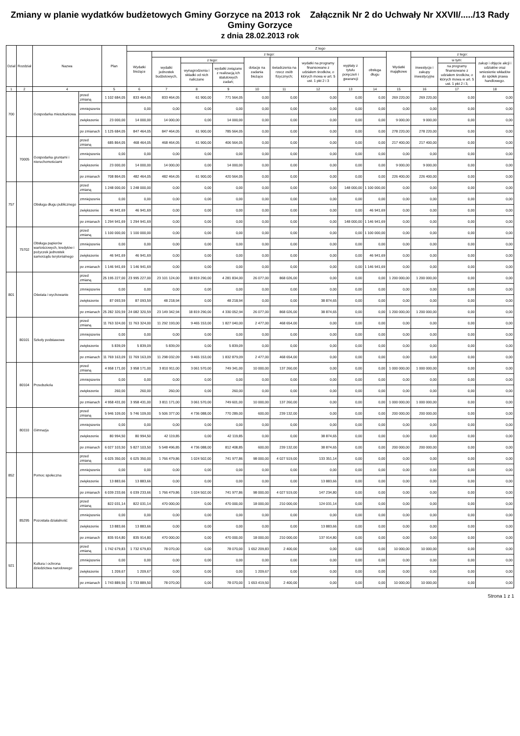Zmiany w planie wydatków budżetowych Gminy Gorzyce na 2013 rok Załącznik Nr 2 do Uchwały Nr XXVII/...../13 Rady Gminy Gorzyce
z dnia 28.02.2013 rok
| Dział | Rozdział | Nazwa | | Plan | Z tego | | | | | | | | | | | | |
| --- | --- | --- | --- | --- | --- | --- | --- | --- | --- | --- | --- | --- | --- | --- | --- | --- | --- |
| | | | | | Wydatki bieżące | z tego: | | | | | | | | Wydatki majątkowe | z tego: | | |
| | | | | | | wydatki jednostek budżetowych, | z tego: | | dotacje na zadania bieżące | świadczenia na rzecz osób fizycznych; | wydatki na programy finansowane z udziałem środków, o których mowa w art. 5 ust. 1 pkt 2 i 3 | wypłaty z tytułu poręczeń i gwarancji | obsługa długu | | inwestycje i zakupy inwestycyjne | w tym: | zakup i objęcie akcji i udziałów oraz wniesienie wkładów do spółek prawa handlowego. |
| | | | | | | | wynagrodzenia i składki od nich naliczane | wydatki związane z realizacją ich statutowych zadań; | | | | | | | | na programy finansowane z udziałem środków, o których mowa w art. 5 ust. 1 pkt 2 i 3, | |
| 1 | 2 | 4 | | 5 | 6 | 7 | 8 | 9 | 10 | 11 | 12 | 13 | 14 | 15 | 16 | 17 | 18 |
| 700 | | Gospodarka mieszkaniowa | przed zmianą | 1 102 684,05 | 833 464,05 | 833 464,05 | 61 900,00 | 771 564,05 | 0,00 | 0,00 | 0,00 | 0,00 | 0,00 | 269 220,00 | 269 220,00 | 0,00 | 0,00 |
| | | | zmniejszenie | | 0,00 | 0,00 | 0,00 | 0,00 | 0,00 | 0,00 | 0,00 | 0,00 | 0,00 | 0,00 | 0,00 | 0,00 | 0,00 |
| | | | zwiększenie | 23 000,00 | 14 000,00 | 14 000,00 | 0,00 | 14 000,00 | 0,00 | 0,00 | 0,00 | 0,00 | 0,00 | 9 000,00 | 9 000,00 | 0,00 | 0,00 |
| | | | po zmianach | 1 125 684,05 | 847 464,05 | 847 464,05 | 61 900,00 | 785 564,05 | 0,00 | 0,00 | 0,00 | 0,00 | 0,00 | 278 220,00 | 278 220,00 | 0,00 | 0,00 |
| | 70005 | Gospodarka gruntami i nieruchomościami | przed zmianą | 685 864,05 | 468 464,05 | 468 464,05 | 61 900,00 | 406 564,05 | 0,00 | 0,00 | 0,00 | 0,00 | 0,00 | 217 400,00 | 217 400,00 | 0,00 | 0,00 |
| | | | zmniejszenie | 0,00 | 0,00 | 0,00 | 0,00 | 0,00 | 0,00 | 0,00 | 0,00 | 0,00 | 0,00 | 0,00 | 0,00 | 0,00 | 0,00 |
| | | | zwiększenie | 23 000,00 | 14 000,00 | 14 000,00 | 0,00 | 14 000,00 | 0,00 | 0,00 | 0,00 | 0,00 | 0,00 | 9 000,00 | 9 000,00 | 0,00 | 0,00 |
| | | | po zmianach | 708 864,05 | 482 464,05 | 482 464,05 | 61 900,00 | 420 564,05 | 0,00 | 0,00 | 0,00 | 0,00 | 0,00 | 226 400,00 | 226 400,00 | 0,00 | 0,00 |
| 757 | | Obsługa długu publicznego | przed zmianą | 1 248 000,00 | 1 248 000,00 | 0,00 | 0,00 | 0,00 | 0,00 | 0,00 | 0,00 | 148 000,00 | 1 100 000,00 | 0,00 | 0,00 | 0,00 | 0,00 |
| | | | zmniejszenie | 0,00 | 0,00 | 0,00 | 0,00 | 0,00 | 0,00 | 0,00 | 0,00 | 0,00 | 0,00 | 0,00 | 0,00 | 0,00 | 0,00 |
| | | | zwiększenie | 46 941,69 | 46 941,69 | 0,00 | 0,00 | 0,00 | 0,00 | 0,00 | 0,00 | 0,00 | 46 941,69 | 0,00 | 0,00 | 0,00 | 0,00 |
| | | | po zmianach | 1 294 941,69 | 1 294 941,69 | 0,00 | 0,00 | 0,00 | 0,00 | 0,00 | 0,00 | 148 000,00 | 1 146 941,69 | 0,00 | 0,00 | 0,00 | 0,00 |
| | 75702 | Obsługa papierów wartościowych, kredytów i pożyczek jednostek samorządu terytorialnego | przed zmianą | 1 100 000,00 | 1 100 000,00 | 0,00 | 0,00 | 0,00 | 0,00 | 0,00 | 0,00 | 0,00 | 1 100 000,00 | 0,00 | 0,00 | 0,00 | 0,00 |
| | | | zmniejszenie | 0,00 | 0,00 | 0,00 | 0,00 | 0,00 | 0,00 | 0,00 | 0,00 | 0,00 | 0,00 | 0,00 | 0,00 | 0,00 | 0,00 |
| | | | zwiększenie | 46 941,69 | 46 941,69 | 0,00 | 0,00 | 0,00 | 0,00 | 0,00 | 0,00 | 0,00 | 46 941,69 | 0,00 | 0,00 | 0,00 | 0,00 |
| | | | po zmianach | 1 146 941,69 | 1 146 941,69 | 0,00 | 0,00 | 0,00 | 0,00 | 0,00 | 0,00 | 0,00 | 1 146 941,69 | 0,00 | 0,00 | 0,00 | 0,00 |
| 801 | | Oświata i wychowanie | przed zmianą | 25 195 227,00 | 23 995 227,00 | 23 101 124,00 | 18 819 290,00 | 4 281 834,00 | 26 077,00 | 868 026,00 | 0,00 | 0,00 | 0,00 | 1 200 000,00 | 1 200 000,00 | 0,00 | 0,00 |
| | | | zmniejszenie | 0,00 | 0,00 | 0,00 | 0,00 | 0,00 | 0,00 | 0,00 | 0,00 | 0,00 | 0,00 | 0,00 | 0,00 | 0,00 | 0,00 |
| | | | zwiększenie | 87 093,59 | 87 093,59 | 48 218,94 | 0,00 | 48 218,94 | 0,00 | 0,00 | 38 874,65 | 0,00 | 0,00 | 0,00 | 0,00 | 0,00 | 0,00 |
| | | | po zmianach | 25 282 320,59 | 24 082 320,59 | 23 149 342,94 | 18 819 290,00 | 4 330 052,94 | 26 077,00 | 868 026,00 | 38 874,65 | 0,00 | 0,00 | 1 200 000,00 | 1 200 000,00 | 0,00 | 0,00 |
| | 80101 | Szkoły podstawowe | przed zmianą | 11 763 324,00 | 11 763 324,00 | 11 292 193,00 | 9 465 153,00 | 1 827 040,00 | 2 477,00 | 468 654,00 | 0,00 | 0,00 | 0,00 | 0,00 | 0,00 | 0,00 | 0,00 |
| | | | zmniejszenie | 0,00 | 0,00 | 0,00 | 0,00 | 0,00 | 0,00 | 0,00 | 0,00 | 0,00 | 0,00 | 0,00 | 0,00 | 0,00 | 0,00 |
| | | | zwiększenie | 5 839,09 | 5 839,09 | 5 839,09 | 0,00 | 5 839,09 | 0,00 | 0,00 | 0,00 | 0,00 | 0,00 | 0,00 | 0,00 | 0,00 | 0,00 |
| | | | po zmianach | 11 769 163,09 | 11 769 163,09 | 11 298 032,09 | 9 465 153,00 | 1 832 879,09 | 2 477,00 | 468 654,00 | 0,00 | 0,00 | 0,00 | 0,00 | 0,00 | 0,00 | 0,00 |
| | 80104 | Przedszkola | przed zmianą | 4 958 171,00 | 3 958 171,00 | 3 810 911,00 | 3 061 570,00 | 749 341,00 | 10 000,00 | 137 260,00 | 0,00 | 0,00 | 0,00 | 1 000 000,00 | 1 000 000,00 | 0,00 | 0,00 |
| | | | zmniejszenie | 0,00 | 0,00 | 0,00 | 0,00 | 0,00 | 0,00 | 0,00 | 0,00 | 0,00 | 0,00 | 0,00 | 0,00 | 0,00 | 0,00 |
| | | | zwiększenie | 260,00 | 260,00 | 260,00 | 0,00 | 260,00 | 0,00 | 0,00 | 0,00 | 0,00 | 0,00 | 0,00 | 0,00 | 0,00 | 0,00 |
| | | | po zmianach | 4 958 431,00 | 3 958 431,00 | 3 811 171,00 | 3 061 570,00 | 749 601,00 | 10 000,00 | 137 260,00 | 0,00 | 0,00 | 0,00 | 1 000 000,00 | 1 000 000,00 | 0,00 | 0,00 |
| | 80110 | Gimnazja | przed zmianą | 5 946 109,00 | 5 746 109,00 | 5 506 377,00 | 4 736 088,00 | 770 289,00 | 600,00 | 239 132,00 | 0,00 | 0,00 | 0,00 | 200 000,00 | 200 000,00 | 0,00 | 0,00 |
| | | | zmniejszenie | 0,00 | 0,00 | 0,00 | 0,00 | 0,00 | 0,00 | 0,00 | 0,00 | 0,00 | 0,00 | 0,00 | 0,00 | 0,00 | 0,00 |
| | | | zwiększenie | 80 994,50 | 80 994,50 | 42 119,85 | 0,00 | 42 119,85 | 0,00 | 0,00 | 38 874,65 | 0,00 | 0,00 | 0,00 | 0,00 | 0,00 | 0,00 |
| | | | po zmianach | 6 027 103,50 | 5 827 103,50 | 5 548 496,85 | 4 736 088,00 | 812 408,85 | 600,00 | 239 132,00 | 38 874,65 | 0,00 | 0,00 | 200 000,00 | 200 000,00 | 0,00 | 0,00 |
| 852 | | Pomoc społeczna | przed zmianą | 6 025 350,00 | 6 025 350,00 | 1 766 479,86 | 1 024 502,00 | 741 977,86 | 98 000,00 | 4 027 519,00 | 133 351,14 | 0,00 | 0,00 | 0,00 | 0,00 | 0,00 | 0,00 |
| | | | zmniejszenie | 0,00 | 0,00 | 0,00 | 0,00 | 0,00 | 0,00 | 0,00 | 0,00 | 0,00 | 0,00 | 0,00 | 0,00 | 0,00 | 0,00 |
| | | | zwiększenie | 13 883,66 | 13 883,66 | 0,00 | 0,00 | 0,00 | 0,00 | 0,00 | 13 883,66 | 0,00 | 0,00 | 0,00 | 0,00 | 0,00 | 0,00 |
| | | | po zmianach | 6 039 233,66 | 6 039 233,66 | 1 766 479,86 | 1 024 502,00 | 741 977,86 | 98 000,00 | 4 027 519,00 | 147 234,80 | 0,00 | 0,00 | 0,00 | 0,00 | 0,00 | 0,00 |
| | 85295 | Pozostała działalność | przed zmianą | 822 031,14 | 822 031,14 | 470 000,00 | 0,00 | 470 000,00 | 18 000,00 | 210 000,00 | 124 031,14 | 0,00 | 0,00 | 0,00 | 0,00 | 0,00 | 0,00 |
| | | | zmniejszenie | 0,00 | 0,00 | 0,00 | 0,00 | 0,00 | 0,00 | 0,00 | 0,00 | 0,00 | 0,00 | 0,00 | 0,00 | 0,00 | 0,00 |
| | | | zwiększenie | 13 883,66 | 13 883,66 | 0,00 | 0,00 | 0,00 | 0,00 | 0,00 | 13 883,66 | 0,00 | 0,00 | 0,00 | 0,00 | 0,00 | 0,00 |
| | | | po zmianach | 835 914,80 | 835 914,80 | 470 000,00 | 0,00 | 470 000,00 | 18 000,00 | 210 000,00 | 137 914,80 | 0,00 | 0,00 | 0,00 | 0,00 | 0,00 | 0,00 |
| 921 | | Kultura i ochrona dziedzictwa narodowego | przed zmianą | 1 742 679,83 | 1 732 679,83 | 78 070,00 | 0,00 | 78 070,00 | 1 652 209,83 | 2 400,00 | 0,00 | 0,00 | 0,00 | 10 000,00 | 10 000,00 | 0,00 | 0,00 |
| | | | zmniejszenie | 0,00 | 0,00 | 0,00 | 0,00 | 0,00 | 0,00 | 0,00 | 0,00 | 0,00 | 0,00 | 0,00 | 0,00 | 0,00 | 0,00 |
| | | | zwiększenie | 1 209,67 | 1 209,67 | 0,00 | 0,00 | 0,00 | 1 209,67 | 0,00 | 0,00 | 0,00 | 0,00 | 0,00 | 0,00 | 0,00 | 0,00 |
| | | | po zmianach | 1 743 889,50 | 1 733 889,50 | 78 070,00 | 0,00 | 78 070,00 | 1 653 419,50 | 2 400,00 | 0,00 | 0,00 | 0,00 | 10 000,00 | 10 000,00 | 0,00 | 0,00 |
Strona 1 z 1